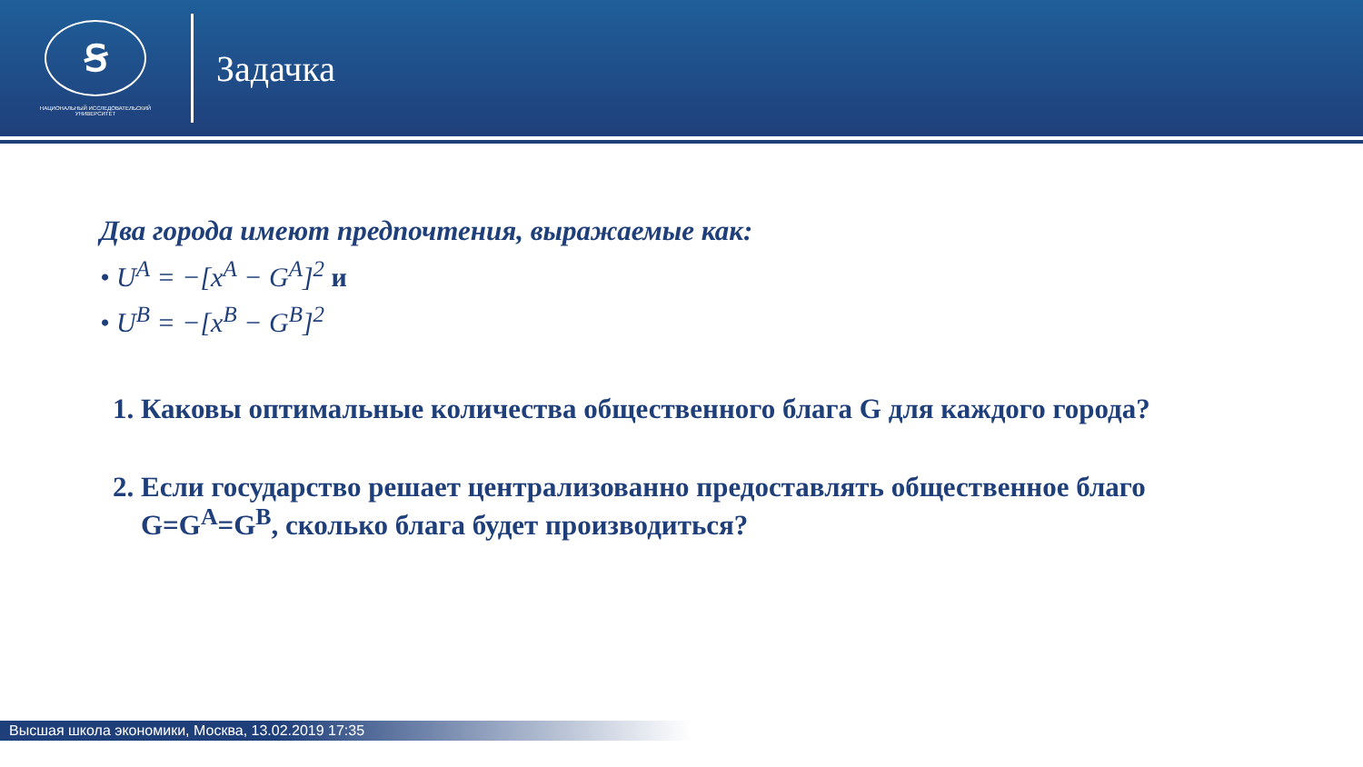Ꞩ
НАЦИОНАЛЬНЫЙ ИССЛЕДОВАТЕЛЬСКИЙ
УНИВЕРСИТЕТ
Задачка
Два города имеют предпочтения, выражаемые как:
• U<sup>A</sup> = −[x<sup>A</sup> − G<sup>A</sup>]<sup>2</sup> и
• U<sup>B</sup> = −[x<sup>B</sup> − G<sup>B</sup>]<sup>2</sup>
1. Каковы оптимальные количества общественного блага G для каждого города?
2. Если государство решает централизованно предоставлять общественное благо G=G<sup>A</sup>=G<sup>B</sup>, сколько блага будет производиться?
Высшая школа экономики, Москва, 13.02.2019 17:35